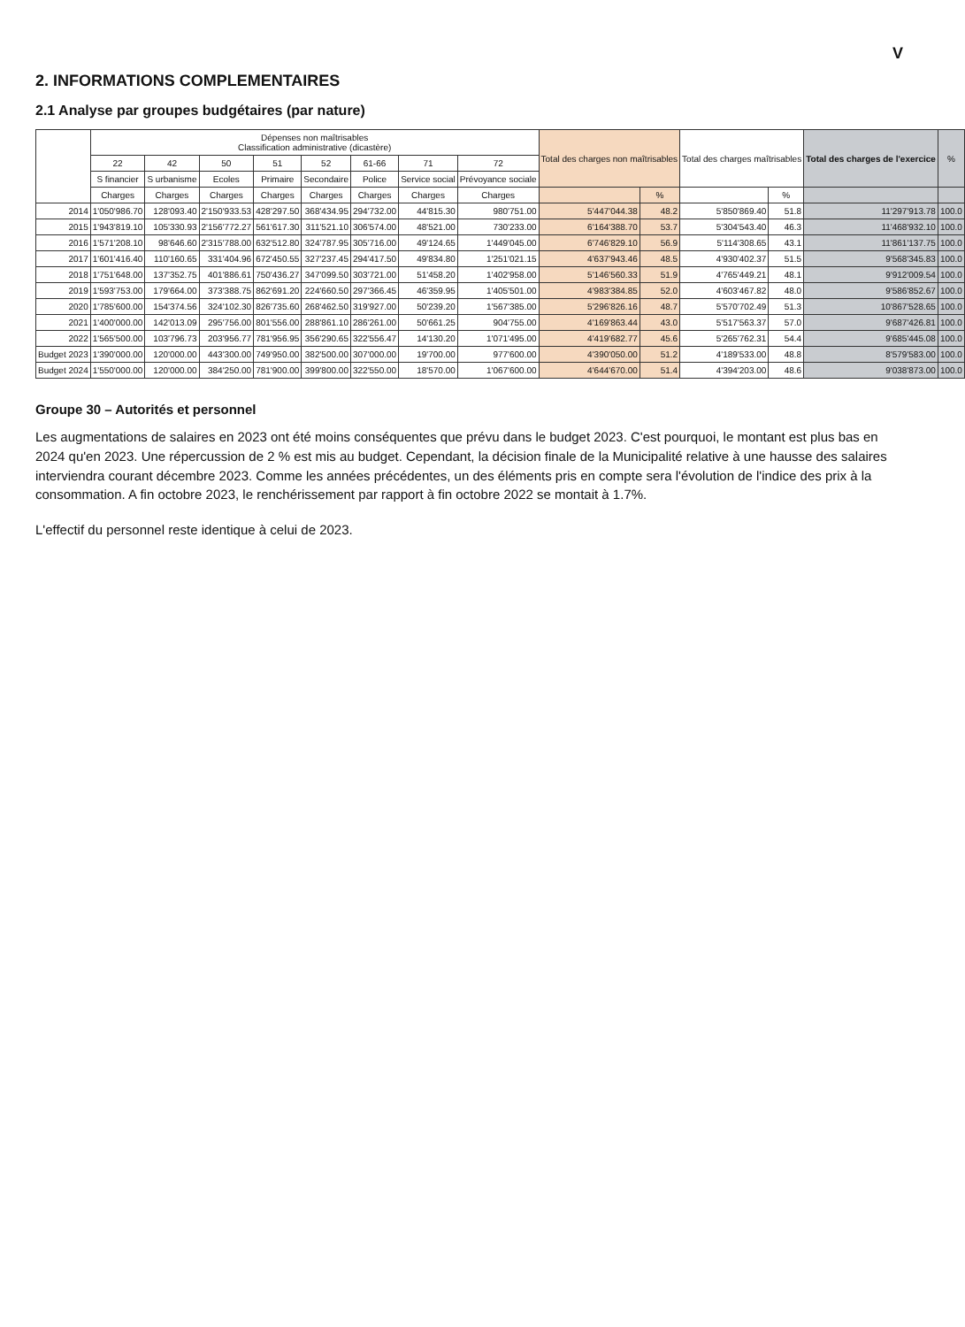V
2. INFORMATIONS COMPLEMENTAIRES
2.1 Analyse par groupes budgétaires (par nature)
| | Dépenses non maîtrisables Classification administrative (dicastère) | | | | | | | | Total des charges non maîtrisables | | Total des charges maîtrisables | | Total des charges de l'exercice | % |
| --- | --- | --- | --- | --- | --- | --- | --- | --- | --- | --- | --- | --- | --- | --- |
| | 22 | 42 | 50 | 51 | 52 | 61-66 | 71 | 72 | | | | | | |
| | S financier | S urbanisme | Ecoles | Primaire | Secondaire | Police | Service social | Prévoyance sociale | | | | | | |
| | Charges | Charges | Charges | Charges | Charges | Charges | Charges | Charges | | % | | % | | |
| 2014 | 1'050'986.70 | 128'093.40 | 2'150'933.53 | 428'297.50 | 368'434.95 | 294'732.00 | 44'815.30 | 980'751.00 | 5'447'044.38 | 48.2 | 5'850'869.40 | 51.8 | 11'297'913.78 | 100.0 |
| 2015 | 1'943'819.10 | 105'330.93 | 2'156'772.27 | 561'617.30 | 311'521.10 | 306'574.00 | 48'521.00 | 730'233.00 | 6'164'388.70 | 53.7 | 5'304'543.40 | 46.3 | 11'468'932.10 | 100.0 |
| 2016 | 1'571'208.10 | 98'646.60 | 2'315'788.00 | 632'512.80 | 324'787.95 | 305'716.00 | 49'124.65 | 1'449'045.00 | 6'746'829.10 | 56.9 | 5'114'308.65 | 43.1 | 11'861'137.75 | 100.0 |
| 2017 | 1'601'416.40 | 110'160.65 | 331'404.96 | 672'450.55 | 327'237.45 | 294'417.50 | 49'834.80 | 1'251'021.15 | 4'637'943.46 | 48.5 | 4'930'402.37 | 51.5 | 9'568'345.83 | 100.0 |
| 2018 | 1'751'648.00 | 137'352.75 | 401'886.61 | 750'436.27 | 347'099.50 | 303'721.00 | 51'458.20 | 1'402'958.00 | 5'146'560.33 | 51.9 | 4'765'449.21 | 48.1 | 9'912'009.54 | 100.0 |
| 2019 | 1'593'753.00 | 179'664.00 | 373'388.75 | 862'691.20 | 224'660.50 | 297'366.45 | 46'359.95 | 1'405'501.00 | 4'983'384.85 | 52.0 | 4'603'467.82 | 48.0 | 9'586'852.67 | 100.0 |
| 2020 | 1'785'600.00 | 154'374.56 | 324'102.30 | 826'735.60 | 268'462.50 | 319'927.00 | 50'239.20 | 1'567'385.00 | 5'296'826.16 | 48.7 | 5'570'702.49 | 51.3 | 10'867'528.65 | 100.0 |
| 2021 | 1'400'000.00 | 142'013.09 | 295'756.00 | 801'556.00 | 288'861.10 | 286'261.00 | 50'661.25 | 904'755.00 | 4'169'863.44 | 43.0 | 5'517'563.37 | 57.0 | 9'687'426.81 | 100.0 |
| 2022 | 1'565'500.00 | 103'796.73 | 203'956.77 | 781'956.95 | 356'290.65 | 322'556.47 | 14'130.20 | 1'071'495.00 | 4'419'682.77 | 45.6 | 5'265'762.31 | 54.4 | 9'685'445.08 | 100.0 |
| Budget 2023 | 1'390'000.00 | 120'000.00 | 443'300.00 | 749'950.00 | 382'500.00 | 307'000.00 | 19'700.00 | 977'600.00 | 4'390'050.00 | 51.2 | 4'189'533.00 | 48.8 | 8'579'583.00 | 100.0 |
| Budget 2024 | 1'550'000.00 | 120'000.00 | 384'250.00 | 781'900.00 | 399'800.00 | 322'550.00 | 18'570.00 | 1'067'600.00 | 4'644'670.00 | 51.4 | 4'394'203.00 | 48.6 | 9'038'873.00 | 100.0 |
Groupe 30 – Autorités et personnel
Les augmentations de salaires en 2023 ont été moins conséquentes que prévu dans le budget 2023. C'est pourquoi, le montant est plus bas en 2024 qu'en 2023. Une répercussion de 2 % est mis au budget. Cependant, la décision finale de la Municipalité relative à une hausse des salaires interviendra courant décembre 2023. Comme les années précédentes, un des éléments pris en compte sera l'évolution de l'indice des prix à la consommation. A fin octobre 2023, le renchérissement par rapport à fin octobre 2022 se montait à 1.7%.
L'effectif du personnel reste identique à celui de 2023.